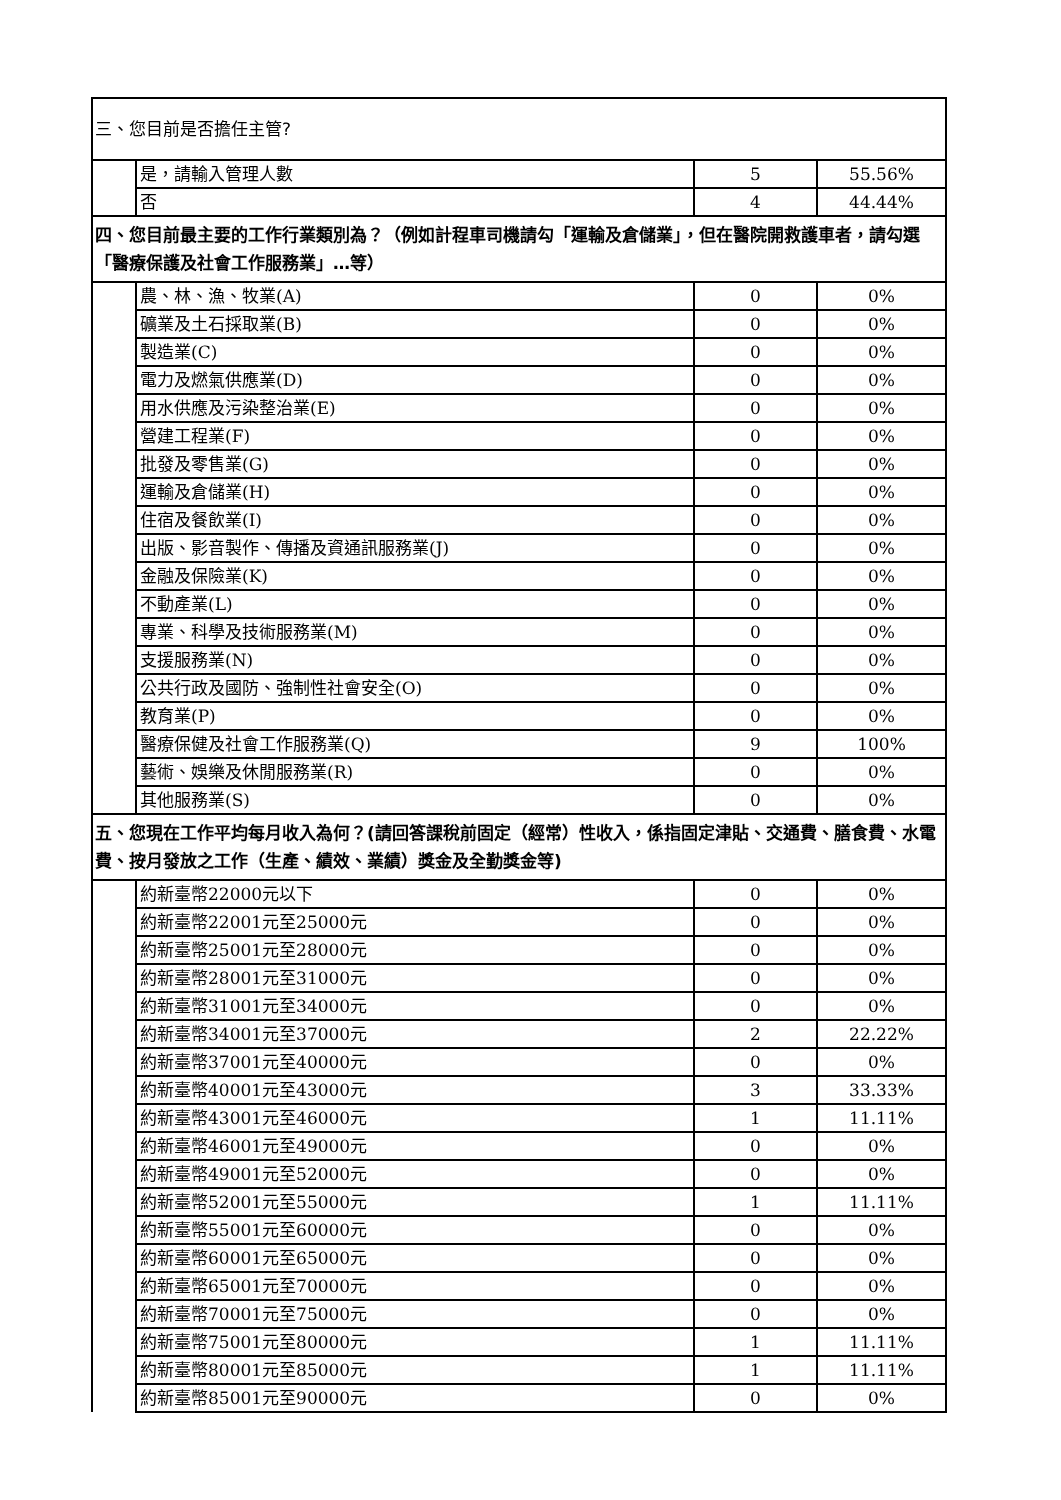| 三、您目前是否擔任主管? | | | |
| | 是，請輸入管理人數 | 5 | 55.56% |
| | 否 | 4 | 44.44% |
| 四、您目前最主要的工作行業類別為？（例如計程車司機請勾「運輸及倉儲業」，但在醫院開救護車者，請勾選「醫療保護及社會工作服務業」…等） | | | |
| | 農、林、漁、牧業(A) | 0 | 0% |
| | 礦業及土石採取業(B) | 0 | 0% |
| | 製造業(C) | 0 | 0% |
| | 電力及燃氣供應業(D) | 0 | 0% |
| | 用水供應及污染整治業(E) | 0 | 0% |
| | 營建工程業(F) | 0 | 0% |
| | 批發及零售業(G) | 0 | 0% |
| | 運輸及倉儲業(H) | 0 | 0% |
| | 住宿及餐飲業(I) | 0 | 0% |
| | 出版、影音製作、傳播及資通訊服務業(J) | 0 | 0% |
| | 金融及保險業(K) | 0 | 0% |
| | 不動產業(L) | 0 | 0% |
| | 專業、科學及技術服務業(M) | 0 | 0% |
| | 支援服務業(N) | 0 | 0% |
| | 公共行政及國防、強制性社會安全(O) | 0 | 0% |
| | 教育業(P) | 0 | 0% |
| | 醫療保健及社會工作服務業(Q) | 9 | 100% |
| | 藝術、娛樂及休閒服務業(R) | 0 | 0% |
| | 其他服務業(S) | 0 | 0% |
| 五、您現在工作平均每月收入為何？(請回答課稅前固定（經常）性收入，係指固定津貼、交通費、膳食費、水電費、按月發放之工作（生產、績效、業績）獎金及全勤獎金等) | | | |
| | 約新臺幣22000元以下 | 0 | 0% |
| | 約新臺幣22001元至25000元 | 0 | 0% |
| | 約新臺幣25001元至28000元 | 0 | 0% |
| | 約新臺幣28001元至31000元 | 0 | 0% |
| | 約新臺幣31001元至34000元 | 0 | 0% |
| | 約新臺幣34001元至37000元 | 2 | 22.22% |
| | 約新臺幣37001元至40000元 | 0 | 0% |
| | 約新臺幣40001元至43000元 | 3 | 33.33% |
| | 約新臺幣43001元至46000元 | 1 | 11.11% |
| | 約新臺幣46001元至49000元 | 0 | 0% |
| | 約新臺幣49001元至52000元 | 0 | 0% |
| | 約新臺幣52001元至55000元 | 1 | 11.11% |
| | 約新臺幣55001元至60000元 | 0 | 0% |
| | 約新臺幣60001元至65000元 | 0 | 0% |
| | 約新臺幣65001元至70000元 | 0 | 0% |
| | 約新臺幣70001元至75000元 | 0 | 0% |
| | 約新臺幣75001元至80000元 | 1 | 11.11% |
| | 約新臺幣80001元至85000元 | 1 | 11.11% |
| | 約新臺幣85001元至90000元 | 0 | 0% |